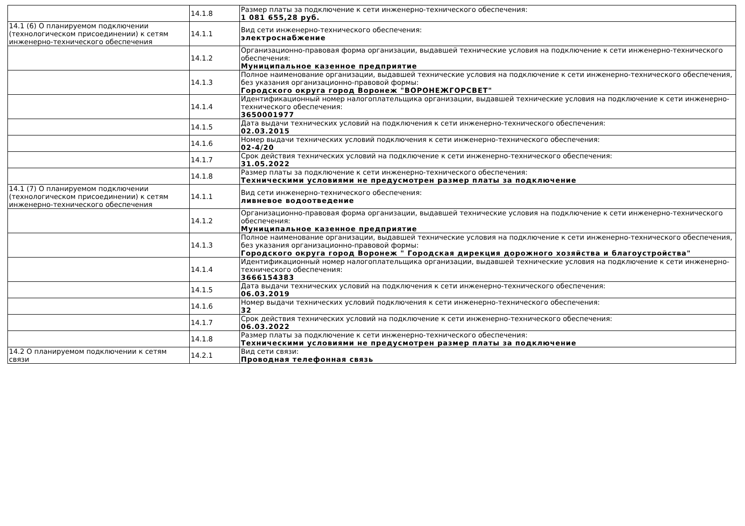| | 14.1.8 | Размер платы за подключение к сети инженерно-технического обеспечения: 1 081 655,28 руб. |
| 14.1 (6) О планируемом подключении (технологическом присоединении) к сетям инженерно-технического обеспечения | 14.1.1 | Вид сети инженерно-технического обеспечения: электроснабжение |
| | 14.1.2 | Организационно-правовая форма организации, выдавшей технические условия на подключение к сети инженерно-технического обеспечения: Муниципальное казенное предприятие |
| | 14.1.3 | Полное наименование организации, выдавшей технические условия на подключение к сети инженерно-технического обеспечения, без указания организационно-правовой формы: Городского округа город Воронеж "ВОРОНЕЖГОРСВЕТ" |
| | 14.1.4 | Идентификационный номер налогоплательщика организации, выдавшей технические условия на подключение к сети инженерно-технического обеспечения: 3650001977 |
| | 14.1.5 | Дата выдачи технических условий на подключения к сети инженерно-технического обеспечения: 02.03.2015 |
| | 14.1.6 | Номер выдачи технических условий подключения к сети инженерно-технического обеспечения: 02-4/20 |
| | 14.1.7 | Срок действия технических условий на подключение к сети инженерно-технического обеспечения: 31.05.2022 |
| | 14.1.8 | Размер платы за подключение к сети инженерно-технического обеспечения: Техническими условиями не предусмотрен размер платы за подключение |
| 14.1 (7) О планируемом подключении (технологическом присоединении) к сетям инженерно-технического обеспечения | 14.1.1 | Вид сети инженерно-технического обеспечения: ливневое водоотведение |
| | 14.1.2 | Организационно-правовая форма организации, выдавшей технические условия на подключение к сети инженерно-технического обеспечения: Муниципальное казенное предприятие |
| | 14.1.3 | Полное наименование организации, выдавшей технические условия на подключение к сети инженерно-технического обеспечения, без указания организационно-правовой формы: Городского округа город Воронеж " Городская дирекция дорожного хозяйства и благоустройства" |
| | 14.1.4 | Идентификационный номер налогоплательщика организации, выдавшей технические условия на подключение к сети инженерно-технического обеспечения: 3666154383 |
| | 14.1.5 | Дата выдачи технических условий на подключения к сети инженерно-технического обеспечения: 06.03.2019 |
| | 14.1.6 | Номер выдачи технических условий подключения к сети инженерно-технического обеспечения: 32 |
| | 14.1.7 | Срок действия технических условий на подключение к сети инженерно-технического обеспечения: 06.03.2022 |
| | 14.1.8 | Размер платы за подключение к сети инженерно-технического обеспечения: Техническими условиями не предусмотрен размер платы за подключение |
| 14.2 О планируемом подключении к сетям связи | 14.2.1 | Вид сети связи: Проводная телефонная связь |